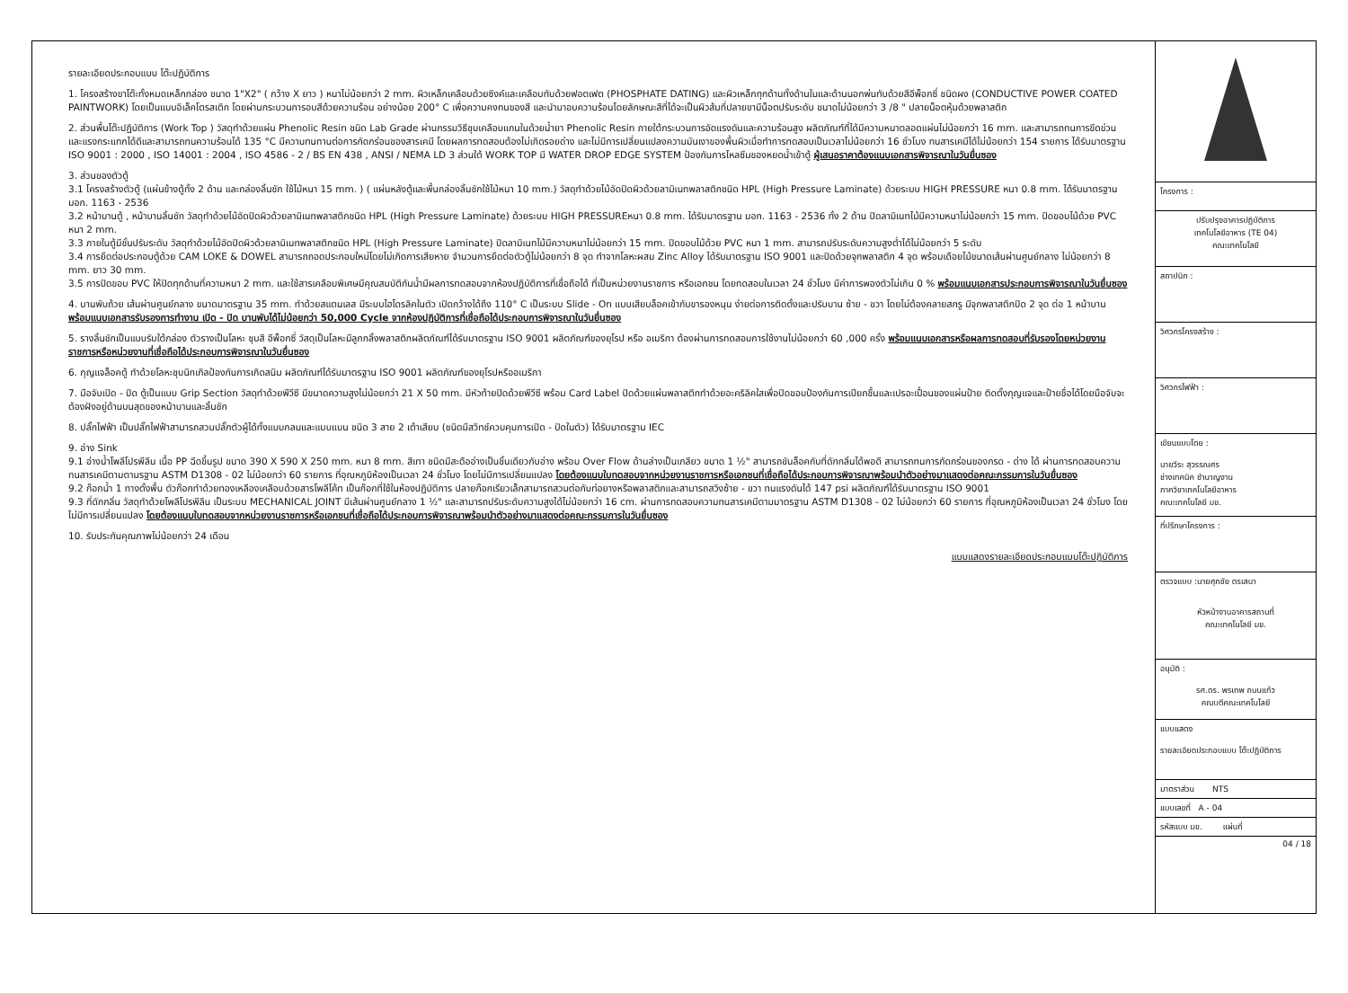รายละเอียดประกอบแบบ โต๊ะปฏิบัติการ
1. โครงสร้างขาโต๊ะทั้งหมดเหล็กกล่อง ขนาด 1"X2" ( กว้าง X ยาว ) หนาไม่น้อยกว่า 2 mm. ผิวเหล็กเคลือบด้วยซิงค์และเคลือบทับด้วยฟอตเฟต (PHOSPHATE DATING) และผิวเหล็กทุกด้านทั้งด้านในและด้านนอกพ่นทับด้วยสีอีพ็อกซี่ ชนิดผง (CONDUCTIVE POWER COATED PAINTWORK) โดยเป็นแบบอิเล็คโตรสเติก โดยผ่านกระบวนการอบสีด้วยความร้อน อย่างน้อย 200° C เพื่อความคงทนของสี และนำมาอบความร้อนโดยลักษณะสีที่ได้จะเป็นผิวส้มที่ปลายขามีน็อตปรับระดับ ขนาดไม่น้อยกว่า 3 /8 " ปลายน็อตหุ้มด้วยพลาสติก
2. ส่วนพื้นโต๊ะปฏิบัติการ (Work Top ) วัสดุทำด้วยแผ่น Phenolic Resin ชนิด Lab Grade ผ่านกรรมวิธีชุบเคลือบแกนในด้วยน้ำยา Phenolic Resin ภายใต้กระบวนการอัดแรงดันและความร้อนสูง ผลิตภัณฑ์ที่ได้มีความหนาตลอดแผ่นไม่น้อยกว่า 16 mm. และสามารถทนการขีดข่วน และแรงกระแทกได้ดีและสามารถทนความร้อนได้ 135 °C มีความทนทานต่อการกัดกร่อนของสารเคมี โดยผลการทดสอบต้องไม่เกิดรอยด่าง และไม่มีการเปลี่ยนแปลงความมันเงาของพื้นผิวเมื่อทำการทดสอบเป็นเวลาไม่น้อยกว่า 16 ชั่วโมง ทนสารเคมีได้ไม่น้อยกว่า 154 รายการ ได้รับมาตรฐาน ISO 9001 : 2000 , ISO 14001 : 2004 , ISO 4586 - 2 / BS EN 438 , ANSI / NEMA LD 3 ส่วนใต้ WORK TOP มี WATER DROP EDGE SYSTEM ป้องกันการไหลซึมของหยดน้ำเข้าตู้ ผู้เสนอราคาต้องแนบเอกสารพิจารณาในวันยื่นซอง
3. ส่วนของตัวตู้
3.1 โครงสร้างตัวตู้ (แผ่นข้างตู้ทั้ง 2 ด้าน และกล่องลิ้นชัก ใช้ไม้หนา 15 mm. ) ( แผ่นหลังตู้และพื้นกล่องลิ้นชักใช้ไม้หนา 10 mm.) วัสดุทำด้วยไม้อัดปิดผิวด้วยลามิเนทพลาสติกชนิด HPL (High Pressure Laminate) ด้วยระบบ HIGH PRESSURE หนา 0.8 mm. ได้รับมาตรฐาน มอก. 1163 - 2536
3.2 หน้าบานตู้ , หน้าบานลิ้นชัก วัสดุทำด้วยไม้อัดปิดผิวด้วยลามิเนทพลาสติกชนิด HPL (High Pressure Laminate) ด้วยระบบ HIGH PRESSUREหนา 0.8 mm. ได้รับมาตรฐาน มอก. 1163 - 2536 ทั้ง 2 ด้าน ปิดลามิเนทไม้มีความหนาไม่น้อยกว่า 15 mm. ปิดขอบไม้ด้วย PVC หนา 2 mm.
3.3 ภายในตู้มีชั้นปรับระดับ วัสดุทำด้วยไม้อัดปิดผิวด้วยลามิเนทพลาสติกชนิด HPL (High Pressure Laminate) ปิดลามิเนทไม้มีความหนาไม่น้อยกว่า 15 mm. ปิดขอบไม้ด้วย PVC หนา 1 mm. สามารถปรับระดับความสูงต่ำได้ไม่น้อยกว่า 5 ระดับ
3.4 การยึดต่อประกอบตู้ด้วย CAM LOKE & DOWEL สามารถถอดประกอบใหม่โดยไม่เกิดการเสียหาย จำนวนการยึดต่อตัวตู้ไม่น้อยกว่า 8 จุด ทำจากโลหะผสม Zinc Alloy ได้รับมาตรฐาน ISO 9001 และปิดด้วยจุกพลาสติก 4 จุด พร้อมเดือยไม้ขนาดเส้นผ่านศูนย์กลาง ไม่น้อยกว่า 8 mm. ยาว 30 mm.
3.5 การปิดขอบ PVC ให้ปิดทุกด้านที่ความหนา 2 mm. และใช้สารเคลือบพิเศษมีคุณสมบัติกันน้ำมีผลการทดสอบจากห้องปฏิบัติการที่เชื่อถือได้ ที่เป็นหน่วยงานราชการ หรือเอกชน โดยทดสอบในเวลา 24 ชั่วโมง มีค่าการพองตัวไม่เกิน 0 % พร้อมแนบเอกสารประกอบการพิจารณาในวันยื่นซอง
4. บานพับถ้วย เส้นผ่านศูนย์กลาง ขนาดมาตรฐาน 35 mm. ทำด้วยสแตนเลส มีระบบไฮโดรลิคในตัว เปิดกว้างได้ถึง 110° C เป็นระบบ Slide - On แบบเสียบล็อคเข้ากับขารองหนุน ง่ายต่อการติดตั้งและปรับบาน ซ้าย - ขวา โดยไม่ต้องคลายสกรู มีจุกพลาสติกปิด 2 จุด ต่อ 1 หน้าบาน พร้อมแนบเอกสารรับรองการทำงาน เปิด - ปิด บานพับได้ไม่น้อยกว่า 50,000 Cycle จากห้องปฏิบัติการที่เชื่อถือได้ประกอบการพิจารณาในวันยื่นซอง
5. รางลิ้นชักเป็นแบบรับใต้กล่อง ตัวรางเป็นโลหะ ชุบสี อีพ็อกซี่ วัสดุเป็นโลหะมีลูกกลิ้งพลาสติกผลิตภัณฑ์ได้รับมาตรฐาน ISO 9001 ผลิตภัณฑ์ของยุโรป หรือ อเมริกา ต้องผ่านการทดสอบการใช้งานไม่น้อยกว่า 60 ,000 ครั้ง พร้อมแนบเอกสารหรือผลการทดสอบที่รับรองโดยหน่วยงานราชการหรือหน่วยงานที่เชื่อถือได้ประกอบการพิจารณาในวันยื่นซอง
6. กุญแจล็อคตู้ ทำด้วยโลหะชุบนิกเกิลป้องกันการเกิดสนิม ผลิตภัณฑ์ได้รับมาตรฐาน ISO 9001 ผลิตภัณฑ์ของยุโรปหรืออเมริกา
7. มือจับเปิด - ปิด ตู้เป็นแบบ Grip Section วัสดุทำด้วยพีวีซี มีขนาดความสูงไม่น้อยกว่า 21 X 50 mm. มีหัวท้ายปิดด้วยพีวีซี พร้อม Card Label ปิดด้วยแผ่นพลาสติกทำด้วยอะคริลิคใสเพื่อปิดขอบป้องกันการเปียกชื้นและเปรอะเปื้อนของแผ่นป้าย ติดตั้งกุญแจและป้ายชื่อได้โดยมือจับจะต้องฝังอยู่ด้านบนสุดของหน้าบานและลิ้นชัก
8. ปลั๊กไฟฟ้า เป็นปลั๊กไฟฟ้าสามารถสวมปลั๊กตัวผู้ได้ทั้งแบบกลมและแบบแบน ชนิด 3 สาย 2 เต้าเสียบ (ชนิดมีสวิทช์ควบคุมการเปิด - ปิดในตัว) ได้รับมาตรฐาน IEC
9. อ่าง Sink
9.1 อ่างน้ำโพลีโปรพีลีน เนื้อ PP ฉีดขึ้นรูป ขนาด 390 X 590 X 250 mm. หนา 8 mm. สีเทา ชนิดมีสะดืออ่างเป็นชิ้นเดียวกับอ่าง พร้อม Over Flow ด้านล่างเป็นเกลียว ขนาด 1 ½" สามารถขันล็อคกับที่ดักกลิ่นได้พอดี สามารถทนการกัดกร่อนของกรด - ด่าง ได้ ผ่านการทดสอบความทนสารเคมีตามตามรฐาน ASTM D1308 - 02 ไม่น้อยกว่า 60 รายการ ที่อุณหภูมิห้องเป็นเวลา 24 ชั่วโมง โดยไม่มีการเปลี่ยนแปลง โดยต้องแนบใบทดสอบจากหน่วยงานราชการหรือเอกชนที่เชื่อถือได้ประกอบการพิจารณาพร้อมนำตัวอย่างมาแสดงต่อคณะกรรมการในวันยื่นซอง
9.2 ก๊อกน้ำ 1 ทางตั้งพื้น ตัวก๊อกทำด้วยทองเหลืองเคลือบด้วยสารโพลีโค้ท เป็นก๊อกที่ใช้ในห้องปฏิบัติการ ปลายก๊อกเรียวเล็กสามารถสวมต่อกับท่อยางหรือพลาสติกและสามารถสวิงซ้าย - ขวา ทนแรงดันได้ 147 psi ผลิตภัณฑ์ได้รับมาตรฐาน ISO 9001
9.3 ที่ดักกลิ่น วัสดุทำด้วยโพลีโปรพีลีน เป็นระบบ MECHANICAL JOINT มีเส้นผ่านศูนย์กลาง 1 ½" และสามารถปรับระดับความสูงได้ไม่น้อยกว่า 16 cm. ผ่านการทดสอบความทนสารเคมีตามมาตรฐาน ASTM D1308 - 02 ไม่น้อยกว่า 60 รายการ ที่อุณหภูมิห้องเป็นเวลา 24 ชั่วโมง โดยไม่มีการเปลี่ยนแปลง โดยต้องแนบใบทดสอบจากหน่วยงานราชการหรือเอกชนที่เชื่อถือได้ประกอบการพิจารณาพร้อมนำตัวอย่างมาแสดงต่อคณะกรรมการในวันยื่นซอง
10. รับประกันคุณภาพไม่น้อยกว่า 24 เดือน
แบบแสดงรายละเอียดประกอบแบบโต๊ะปฏิบัติการ
โครงการ :
ปรับปรุงอาคารปฏิบัติการ
เทคโนโลยีอาหาร (TE 04)
คณะเทคโนโลยี
สถาปนิก :
วิศวกรโครงสร้าง :
วิศวกรไฟฟ้า :
เขียนแบบโดย :
นายวีระ สุวรรณศร
ช่างเทคนิค ชำนาญงาน
ภาควิชาเทคโนโลยีอาหาร
คณะเทคโนโลยี มข.
ที่ปรึกษาโครงการ :
ตรวจแบบ :นายศุภชัย ตรเสนา
หัวหน้างานอาคารสถานที่
คณะเทคโนโลยี มข.
อนุมัติ :
รศ.ดร. พรเทพ ถนนแก้ว
คณบดีคณะเทคโนโลยี
แบบแสดง
รายละเอียดประกอบแบบ โต๊ะปฏิบัติการ
มาตราส่วน NTS
แบบเลขที่ A - 04
รหัสแบบ มข. แผ่นที่
04 / 18